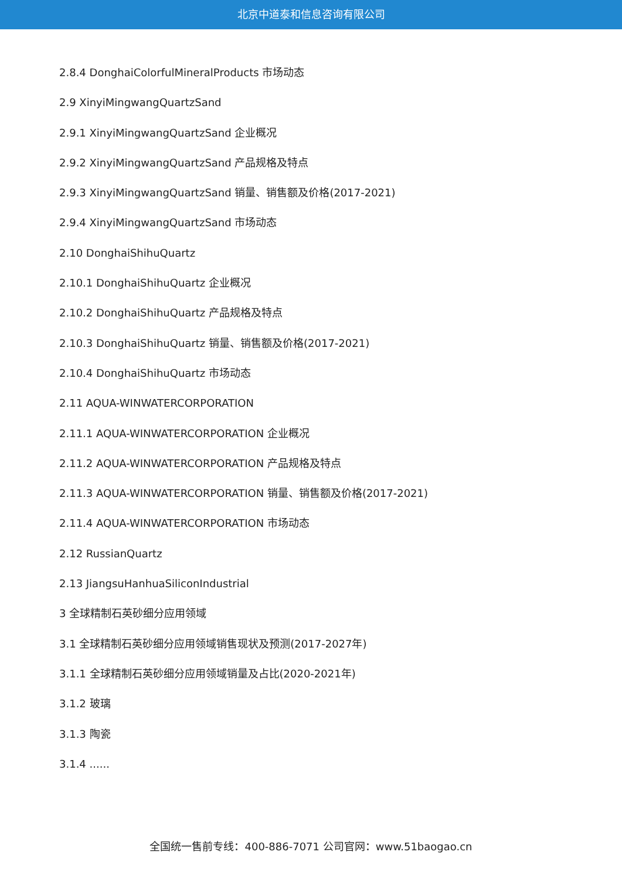北京中道泰和信息咨询有限公司
2.8.4 DonghaiColorfulMineralProducts 市场动态
2.9 XinyiMingwangQuartzSand
2.9.1 XinyiMingwangQuartzSand 企业概况
2.9.2 XinyiMingwangQuartzSand 产品规格及特点
2.9.3 XinyiMingwangQuartzSand 销量、销售额及价格(2017-2021)
2.9.4 XinyiMingwangQuartzSand 市场动态
2.10 DonghaiShihuQuartz
2.10.1 DonghaiShihuQuartz 企业概况
2.10.2 DonghaiShihuQuartz 产品规格及特点
2.10.3 DonghaiShihuQuartz 销量、销售额及价格(2017-2021)
2.10.4 DonghaiShihuQuartz 市场动态
2.11 AQUA-WINWATERCORPORATION
2.11.1 AQUA-WINWATERCORPORATION 企业概况
2.11.2 AQUA-WINWATERCORPORATION 产品规格及特点
2.11.3 AQUA-WINWATERCORPORATION 销量、销售额及价格(2017-2021)
2.11.4 AQUA-WINWATERCORPORATION 市场动态
2.12 RussianQuartz
2.13 JiangsuHanhuaSiliconIndustrial
3 全球精制石英砂细分应用领域
3.1 全球精制石英砂细分应用领域销售现状及预测(2017-2027年)
3.1.1 全球精制石英砂细分应用领域销量及占比(2020-2021年)
3.1.2 玻璃
3.1.3 陶瓷
3.1.4 ......
全国统一售前专线：400-886-7071 公司官网：www.51baogao.cn